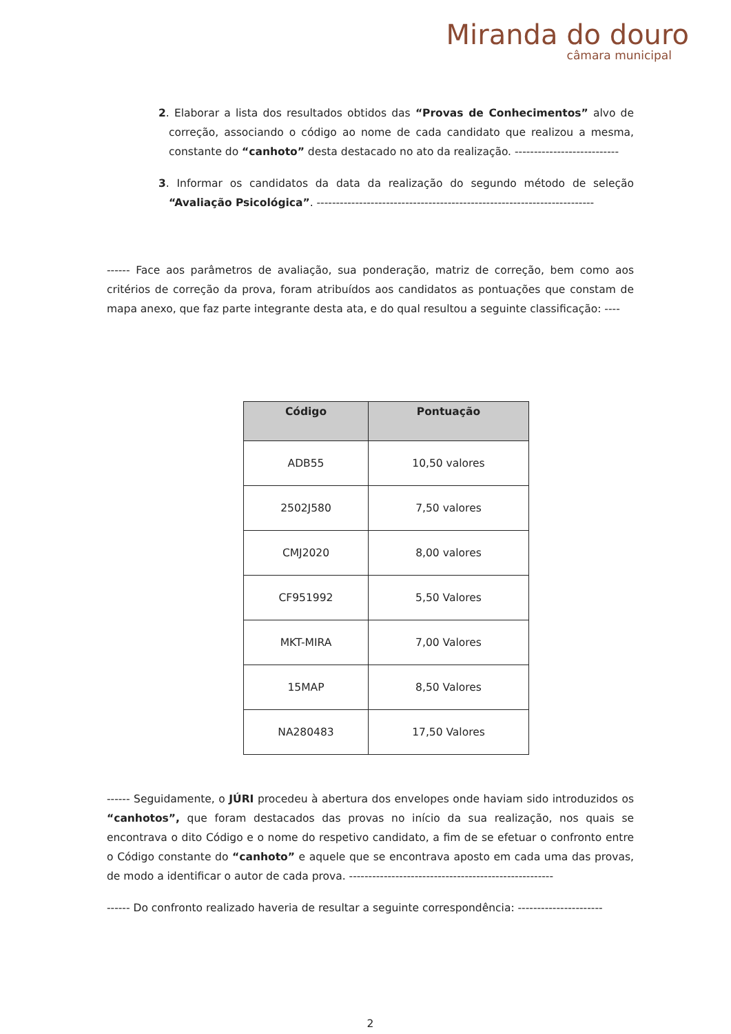Miranda do douro
câmara municipal
2. Elaborar a lista dos resultados obtidos das “Provas de Conhecimentos” alvo de correção, associando o código ao nome de cada candidato que realizou a mesma, constante do “canhoto” desta destacado no ato da realização. ---------------------------
3. Informar os candidatos da data da realização do segundo método de seleção “Avaliação Psicológica”. ------------------------------------------------------------------------
------ Face aos parâmetros de avaliação, sua ponderação, matriz de correção, bem como aos critérios de correção da prova, foram atribuídos aos candidatos as pontuações que constam de mapa anexo, que faz parte integrante desta ata, e do qual resultou a seguinte classificação: ----
| Código | Pontuação |
| --- | --- |
| ADB55 | 10,50 valores |
| 2502J580 | 7,50 valores |
| CMJ2020 | 8,00 valores |
| CF951992 | 5,50 Valores |
| MKT-MIRA | 7,00 Valores |
| 15MAP | 8,50 Valores |
| NA280483 | 17,50 Valores |
------ Seguidamente, o JÚRI procedeu à abertura dos envelopes onde haviam sido introduzidos os “canhotos”, que foram destacados das provas no início da sua realização, nos quais se encontrava o dito Código e o nome do respetivo candidato, a fim de se efetuar o confronto entre o Código constante do “canhoto” e aquele que se encontrava aposto em cada uma das provas, de modo a identificar o autor de cada prova. -----------------------------------------------------
------ Do confronto realizado haveria de resultar a seguinte correspondência: ----------------------
2